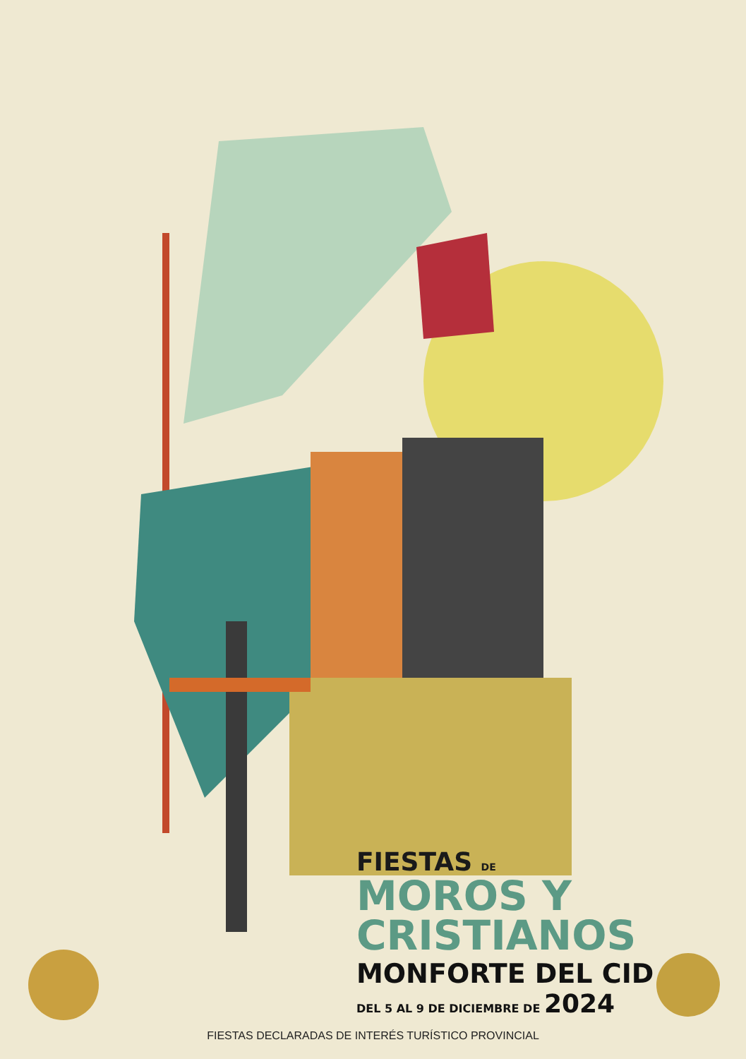FIESTAS DE
MOROS Y
CRISTIANOS
MONFORTE DEL CID
DEL 5 AL 9 DE DICIEMBRE DE 2024
FIESTAS DECLARADAS DE INTERÉS TURÍSTICO PROVINCIAL